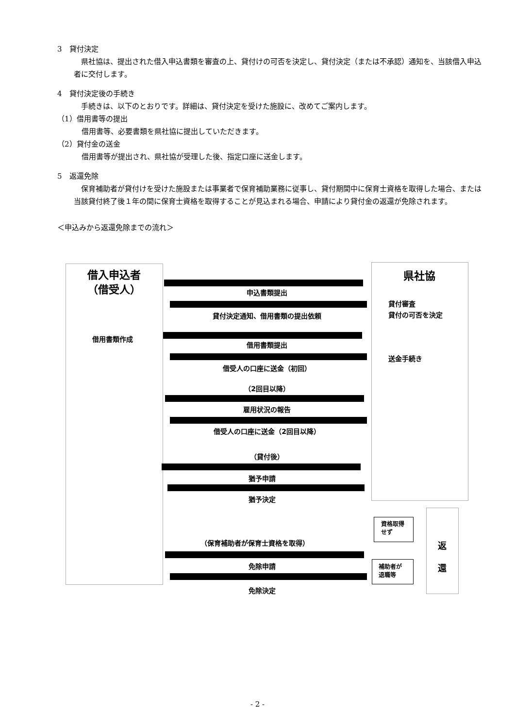3　貸付決定
　県社協は、提出された借入申込書類を審査の上、貸付けの可否を決定し、貸付決定（または不承認）通知を、当該借入申込者に交付します。
4　貸付決定後の手続き
　手続きは、以下のとおりです。詳細は、貸付決定を受けた施設に、改めてご案内します。
（1）借用書等の提出
借用書等、必要書類を県社協に提出していただきます。
（2）貸付金の送金
借用書等が提出され、県社協が受理した後、指定口座に送金します。
5　返還免除
　保育補助者が貸付けを受けた施設または事業者で保育補助業務に従事し、貸付期間中に保育士資格を取得した場合、または当該貸付終了後１年の間に保育士資格を取得することが見込まれる場合、申請により貸付金の返還が免除されます。
＜申込みから返還免除までの流れ＞
借入申込者
（借受人）
県社協
貸付審査
貸付の可否を決定
送金手続き
借用書類作成
申込書類提出
貸付決定通知、借用書類の提出依頼
借用書類提出
借受人の口座に送金（初回）
（2回目以降）
雇用状況の報告
借受人の口座に送金（2回目以降）
（貸付後）
猶予申請
猶予決定
（保育補助者が保育士資格を取得）
免除申請
免除決定
資格取得
せず
補助者が
退職等
返
還
- 2 -